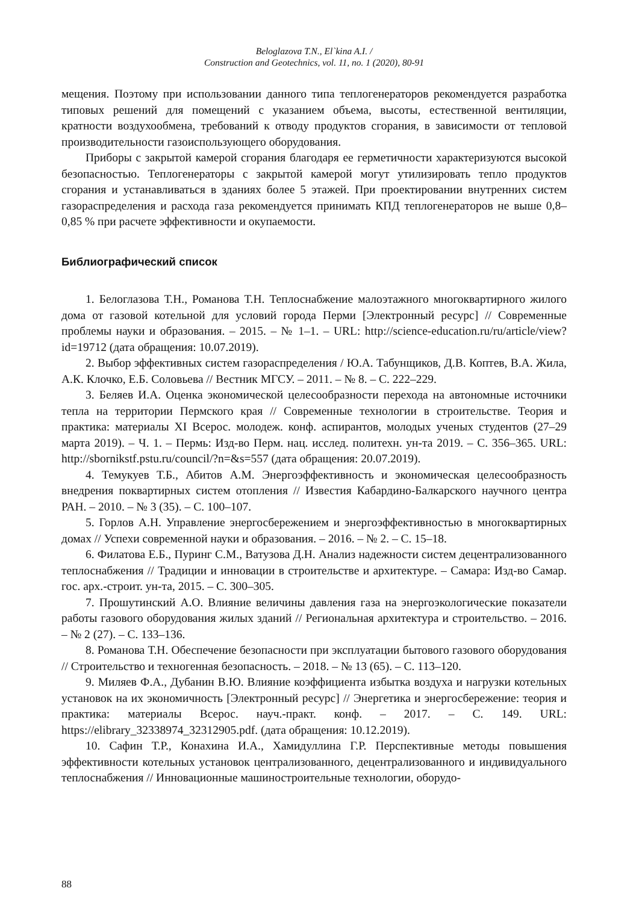Beloglazova T.N., El`kina A.I. /
Construction and Geotechnics, vol. 11, no. 1 (2020), 80-91
мещения. Поэтому при использовании данного типа теплогенераторов рекомендуется разработка типовых решений для помещений с указанием объема, высоты, естественной вентиляции, кратности воздухообмена, требований к отводу продуктов сгорания, в зависимости от тепловой производительности газоиспользующего оборудования.
Приборы с закрытой камерой сгорания благодаря ее герметичности характеризуются высокой безопасностью. Теплогенераторы с закрытой камерой могут утилизировать тепло продуктов сгорания и устанавливаться в зданиях более 5 этажей. При проектировании внутренних систем газораспределения и расхода газа рекомендуется принимать КПД теплогенераторов не выше 0,8–0,85 % при расчете эффективности и окупаемости.
Библиографический список
1. Белоглазова Т.Н., Романова Т.Н. Теплоснабжение малоэтажного многоквартирного жилого дома от газовой котельной для условий города Перми [Электронный ресурс] // Современные проблемы науки и образования. – 2015. – № 1–1. – URL: http://science-education.ru/ru/article/view?id=19712 (дата обращения: 10.07.2019).
2. Выбор эффективных систем газораспределения / Ю.А. Табунщиков, Д.В. Коптев, В.А. Жила, А.К. Клочко, Е.Б. Соловьева // Вестник МГСУ. – 2011. – № 8. – С. 222–229.
3. Беляев И.А. Оценка экономической целесообразности перехода на автономные источники тепла на территории Пермского края // Современные технологии в строительстве. Теория и практика: материалы XI Всерос. молодеж. конф. аспирантов, молодых ученых студентов (27–29 марта 2019). – Ч. 1. – Пермь: Изд-во Перм. нац. исслед. политехн. ун-та 2019. – С. 356–365. URL: http://sbornikstf.pstu.ru/council/?n=&s=557 (дата обращения: 20.07.2019).
4. Темукуев Т.Б., Абитов А.М. Энергоэффективность и экономическая целесообразность внедрения поквартирных систем отопления // Известия Кабардино-Балкарского научного центра РАН. – 2010. – № 3 (35). – С. 100–107.
5. Горлов А.Н. Управление энергосбережением и энергоэффективностью в многоквартирных домах // Успехи современной науки и образования. – 2016. – № 2. – С. 15–18.
6. Филатова Е.Б., Пуринг С.М., Ватузова Д.Н. Анализ надежности систем децентрализованного теплоснабжения // Традиции и инновации в строительстве и архитектуре. – Самара: Изд-во Самар. гос. арх.-строит. ун-та, 2015. – С. 300–305.
7. Прошутинский А.О. Влияние величины давления газа на энергоэкологические показатели работы газового оборудования жилых зданий // Региональная архитектура и строительство. – 2016. – № 2 (27). – С. 133–136.
8. Романова Т.Н. Обеспечение безопасности при эксплуатации бытового газового оборудования // Строительство и техногенная безопасность. – 2018. – № 13 (65). – С. 113–120.
9. Миляев Ф.А., Дубанин В.Ю. Влияние коэффициента избытка воздуха и нагрузки котельных установок на их экономичность [Электронный ресурс] // Энергетика и энергосбережение: теория и практика: материалы Всерос. науч.-практ. конф. – 2017. – С. 149. URL: https://elibrary_32338974_32312905.pdf. (дата обращения: 10.12.2019).
10. Сафин Т.Р., Конахина И.А., Хамидуллина Г.Р. Перспективные методы повышения эффективности котельных установок централизованного, децентрализованного и индивидуального теплоснабжения // Инновационные машиностроительные технологии, оборудо-
88